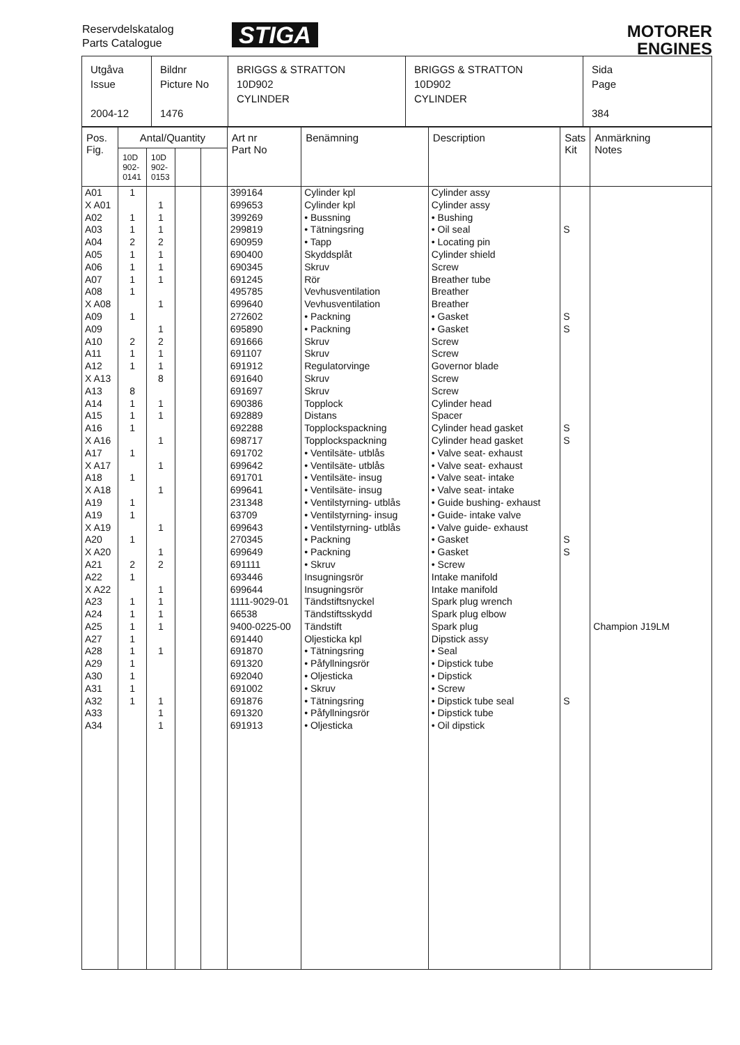Reservdelskatalog
Parts Catalogue
STIGA
MOTORER
ENGINES
| Utgåva Issue 2004-12 | Bildnr Picture No 1476 | BRIGGS & STRATTON 10D902 CYLINDER | BRIGGS & STRATTON 10D902 CYLINDER | Sida Page 384 |
| Pos. Fig. | Antal/Quantity | | | | Art nr Part No | Benämning | Description | Sats Kit | Anmärkning Notes |
| --- | --- | --- | --- | --- | --- | --- | --- | --- | --- |
| | 10D 902-0141 | 10D 902-0153 | | | | | | | |
| A01 | 1 | | | | 399164 | Cylinder kpl | Cylinder assy | | |
| X A01 | | 1 | | | 699653 | Cylinder kpl | Cylinder assy | | |
| A02 | 1 | 1 | | | 399269 | • Bussning | • Bushing | | |
| A03 | 1 | 1 | | | 299819 | • Tätningsring | • Oil seal | S | |
| A04 | 2 | 2 | | | 690959 | • Tapp | • Locating pin | | |
| A05 | 1 | 1 | | | 690400 | Skyddsplåt | Cylinder shield | | |
| A06 | 1 | 1 | | | 690345 | Skruv | Screw | | |
| A07 | 1 | 1 | | | 691245 | Rör | Breather tube | | |
| A08 | 1 | | | | 495785 | Vevhusventilation | Breather | | |
| X A08 | | 1 | | | 699640 | Vevhusventilation | Breather | | |
| A09 | 1 | | | | 272602 | • Packning | • Gasket | S | |
| A09 | | 1 | | | 695890 | • Packning | • Gasket | S | |
| A10 | 2 | 2 | | | 691666 | Skruv | Screw | | |
| A11 | 1 | 1 | | | 691107 | Skruv | Screw | | |
| A12 | 1 | 1 | | | 691912 | Regulatorvinge | Governor blade | | |
| X A13 | | 8 | | | 691640 | Skruv | Screw | | |
| A13 | 8 | | | | 691697 | Skruv | Screw | | |
| A14 | 1 | 1 | | | 690386 | Topplock | Cylinder head | | |
| A15 | 1 | 1 | | | 692889 | Distans | Spacer | | |
| A16 | 1 | | | | 692288 | Topplockspackning | Cylinder head gasket | S | |
| X A16 | | 1 | | | 698717 | Topplockspackning | Cylinder head gasket | S | |
| A17 | 1 | | | | 691702 | • Ventilsäte- utblås | • Valve seat- exhaust | | |
| X A17 | | 1 | | | 699642 | • Ventilsäte- utblås | • Valve seat- exhaust | | |
| A18 | 1 | | | | 691701 | • Ventilsäte- insug | • Valve seat- intake | | |
| X A18 | | 1 | | | 699641 | • Ventilsäte- insug | • Valve seat- intake | | |
| A19 | 1 | | | | 231348 | • Ventilstyrning- utblås | • Guide bushing- exhaust | | |
| A19 | 1 | | | | 63709 | • Ventilstyrning- insug | • Guide- intake valve | | |
| X A19 | | 1 | | | 699643 | • Ventilstyrning- utblås | • Valve guide- exhaust | | |
| A20 | 1 | | | | 270345 | • Packning | • Gasket | S | |
| X A20 | | 1 | | | 699649 | • Packning | • Gasket | S | |
| A21 | 2 | 2 | | | 691111 | • Skruv | • Screw | | |
| A22 | 1 | | | | 693446 | Insugningsrör | Intake manifold | | |
| X A22 | | 1 | | | 699644 | Insugningsrör | Intake manifold | | |
| A23 | 1 | 1 | | | 1111-9029-01 | Tändstiftsnyckel | Spark plug wrench | | |
| A24 | 1 | 1 | | | 66538 | Tändstiftsskydd | Spark plug elbow | | |
| A25 | 1 | 1 | | | 9400-0225-00 | Tändstift | Spark plug | | Champion J19LM |
| A27 | 1 | | | | 691440 | Oljesticka kpl | Dipstick assy | | |
| A28 | 1 | 1 | | | 691870 | • Tätningsring | • Seal | | |
| A29 | 1 | | | | 691320 | • Påfyllningsrör | • Dipstick tube | | |
| A30 | 1 | | | | 692040 | • Oljesticka | • Dipstick | | |
| A31 | 1 | | | | 691002 | • Skruv | • Screw | | |
| A32 | 1 | 1 | | | 691876 | • Tätningsring | • Dipstick tube seal | S | |
| A33 | | 1 | | | 691320 | • Påfyllningsrör | • Dipstick tube | | |
| A34 | | 1 | | | 691913 | • Oljesticka | • Oil dipstick | | |